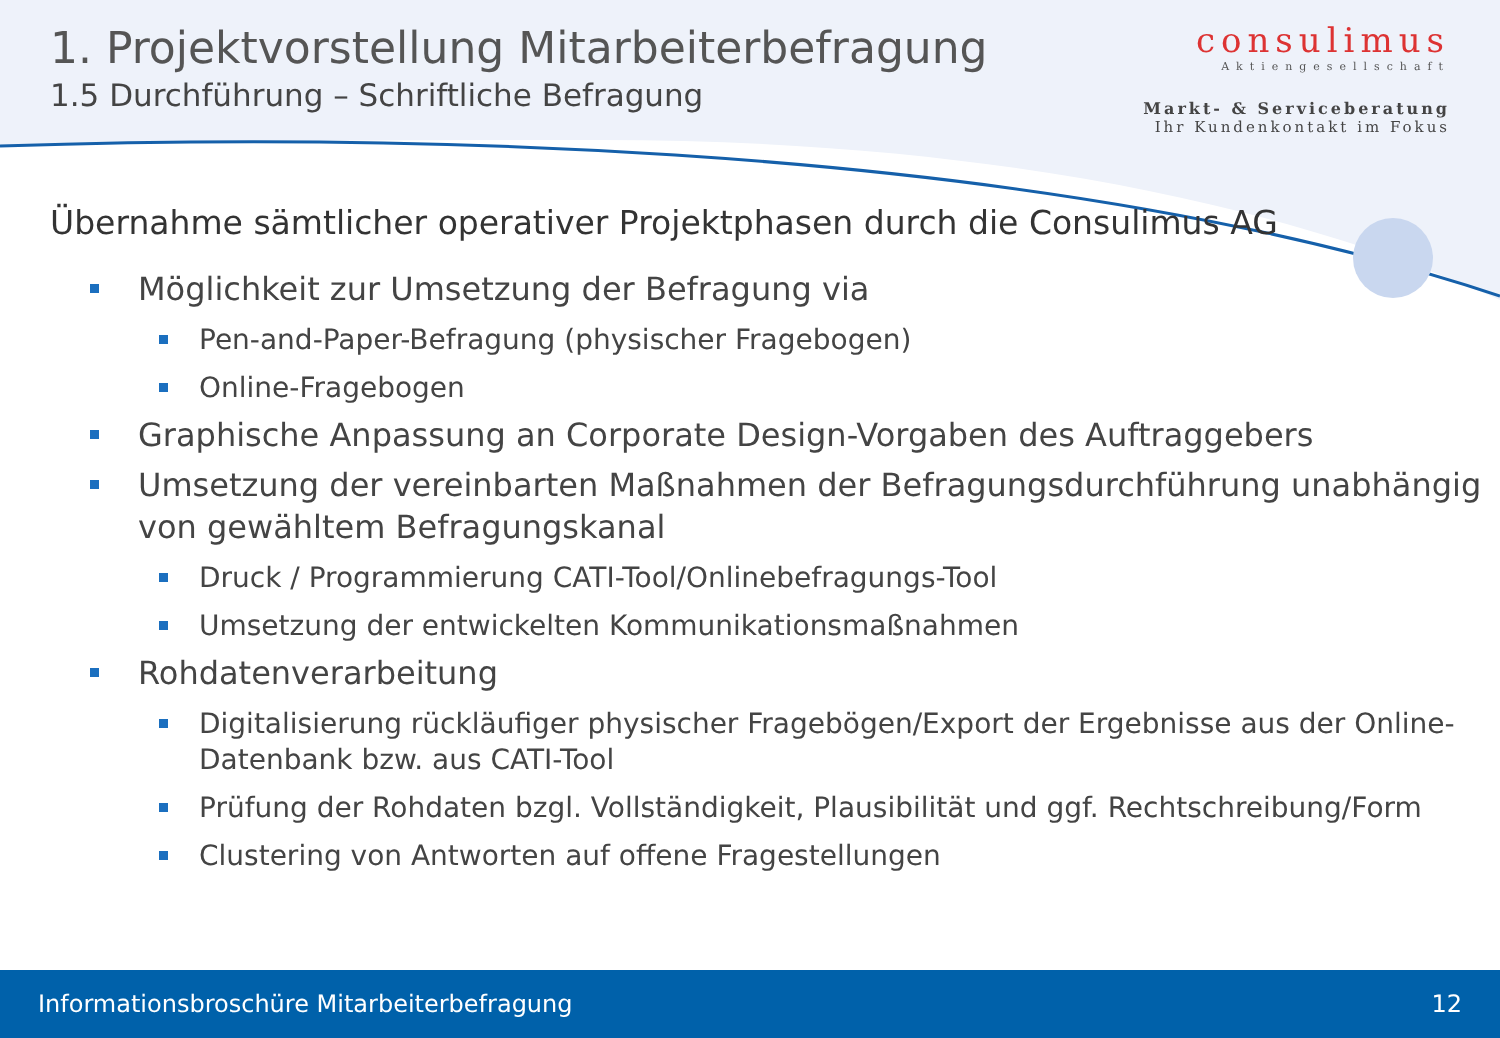1. Projektvorstellung Mitarbeiterbefragung
1.5 Durchführung – Schriftliche Befragung
consulimus
Aktiengesellschaft
Markt- & Serviceberatung
Ihr Kundenkontakt im Fokus
Übernahme sämtlicher operativer Projektphasen durch die Consulimus AG
Möglichkeit zur Umsetzung der Befragung via
Pen-and-Paper-Befragung (physischer Fragebogen)
Online-Fragebogen
Graphische Anpassung an Corporate Design-Vorgaben des Auftraggebers
Umsetzung der vereinbarten Maßnahmen der Befragungsdurchführung unabhängig von gewähltem Befragungskanal
Druck / Programmierung CATI-Tool/Onlinebefragungs-Tool
Umsetzung der entwickelten Kommunikationsmaßnahmen
Rohdatenverarbeitung
Digitalisierung rückläufiger physischer Fragebögen/Export der Ergebnisse aus der Online-Datenbank bzw. aus CATI-Tool
Prüfung der Rohdaten bzgl. Vollständigkeit, Plausibilität und ggf. Rechtschreibung/Form
Clustering von Antworten auf offene Fragestellungen
Informationsbroschüre Mitarbeiterbefragung 12